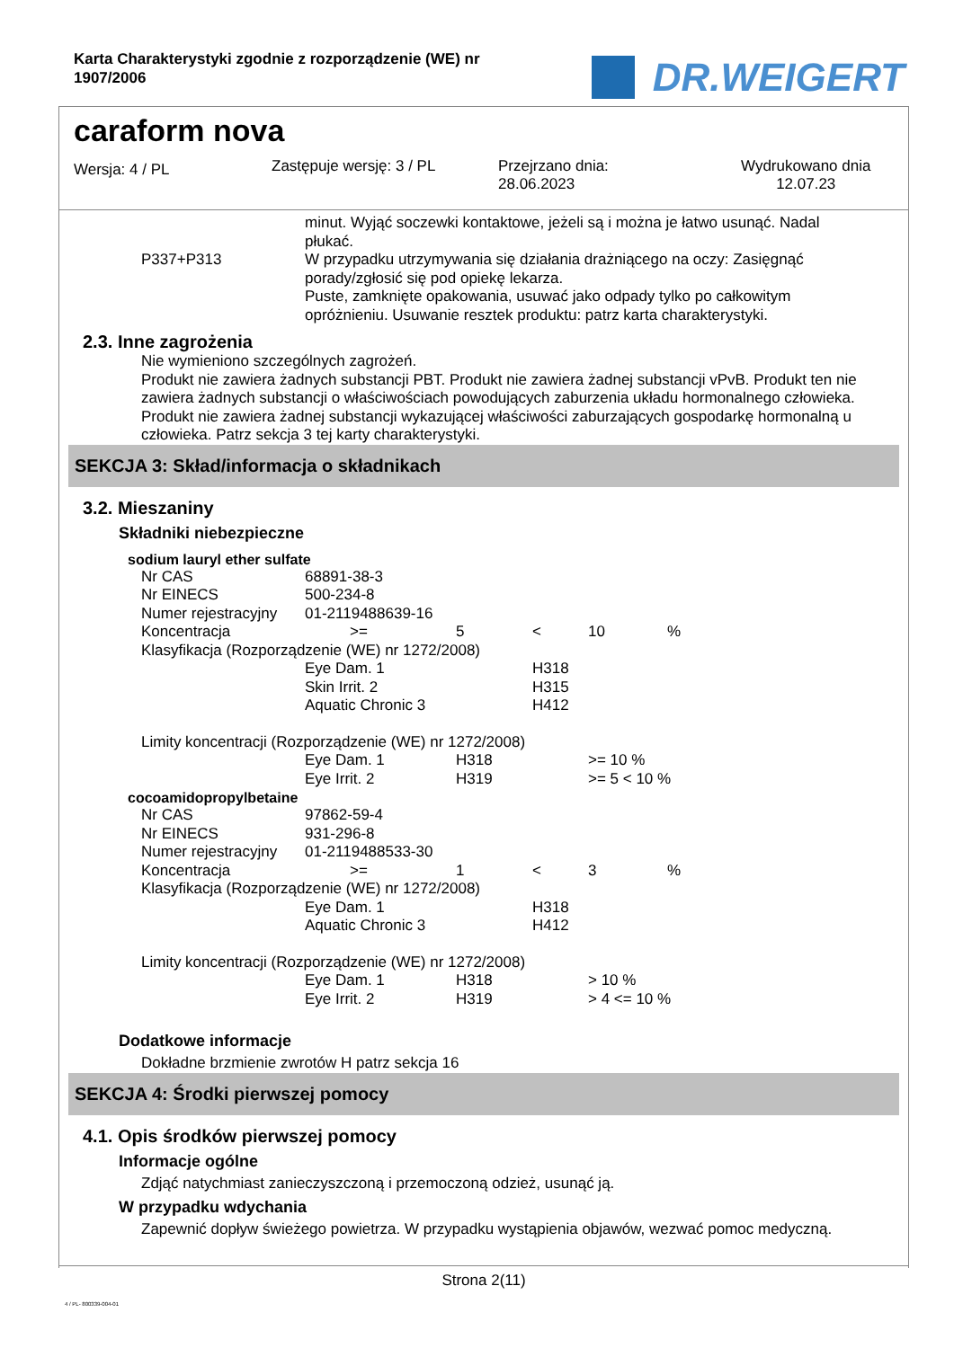Karta Charakterystyki zgodnie z rozporządzenie (WE) nr
1907/2006
DR.WEIGERT
caraform nova
Wersja: 4 / PL
Zastępuje wersję: 3 / PL Przejrzano dnia:
28.06.2023
Wydrukowano dnia
12.07.23
| | minut. Wyjąć soczewki kontaktowe, jeżeli są i można je łatwo usunąć. Nadal płukać. |
| P337+P313 | W przypadku utrzymywania się działania drażniącego na oczy: Zasięgnąć porady/zgłosić się pod opiekę lekarza. |
| | Puste, zamknięte opakowania, usuwać jako odpady tylko po całkowitym opróżnieniu. Usuwanie resztek produktu: patrz karta charakterystyki. |
2.3. Inne zagrożenia
Nie wymieniono szczególnych zagrożeń.
Produkt nie zawiera żadnych substancji PBT. Produkt nie zawiera żadnej substancji vPvB. Produkt ten nie zawiera żadnych substancji o właściwościach powodujących zaburzenia układu hormonalnego człowieka. Produkt nie zawiera żadnej substancji wykazującej właściwości zaburzających gospodarkę hormonalną u człowieka. Patrz sekcja 3 tej karty charakterystyki.
SEKCJA 3: Skład/informacja o składnikach
3.2. Mieszaniny
Składniki niebezpieczne
sodium lauryl ether sulfate
| Nr CAS | 68891-38-3 | | | | |
| Nr EINECS | 500-234-8 | | | | |
| Numer rejestracyjny | 01-2119488639-16 | | | | |
| Koncentracja | >= | 5 | < | 10 | % |
| Klasyfikacja (Rozporządzenie (WE) nr 1272/2008) | | | | | |
| | Eye Dam. 1 | | H318 | | |
| | Skin Irrit. 2 | | H315 | | |
| | Aquatic Chronic 3 | | H412 | | |
| Limity koncentracji (Rozporządzenie (WE) nr 1272/2008) | | | | | |
| | Eye Dam. 1 | H318 | | >= 10 % | |
| | Eye Irrit. 2 | H319 | | >= 5 < 10 % | |
cocoamidopropylbetaine
| Nr CAS | 97862-59-4 | | | | |
| Nr EINECS | 931-296-8 | | | | |
| Numer rejestracyjny | 01-2119488533-30 | | | | |
| Koncentracja | >= | 1 | < | 3 | % |
| Klasyfikacja (Rozporządzenie (WE) nr 1272/2008) | | | | | |
| | Eye Dam. 1 | | H318 | | |
| | Aquatic Chronic 3 | | H412 | | |
| Limity koncentracji (Rozporządzenie (WE) nr 1272/2008) | | | | | |
| | Eye Dam. 1 | H318 | | > 10 % | |
| | Eye Irrit. 2 | H319 | | > 4 <= 10 % | |
Dodatkowe informacje
Dokładne brzmienie zwrotów H patrz sekcja 16
SEKCJA 4: Środki pierwszej pomocy
4.1. Opis środków pierwszej pomocy
Informacje ogólne
Zdjąć natychmiast zanieczyszczoną i przemoczoną odzież, usunąć ją.
W przypadku wdychania
Zapewnić dopływ świeżego powietrza. W przypadku wystąpienia objawów, wezwać pomoc medyczną.
Strona 2(11)
4 / PL- 800339-004-01